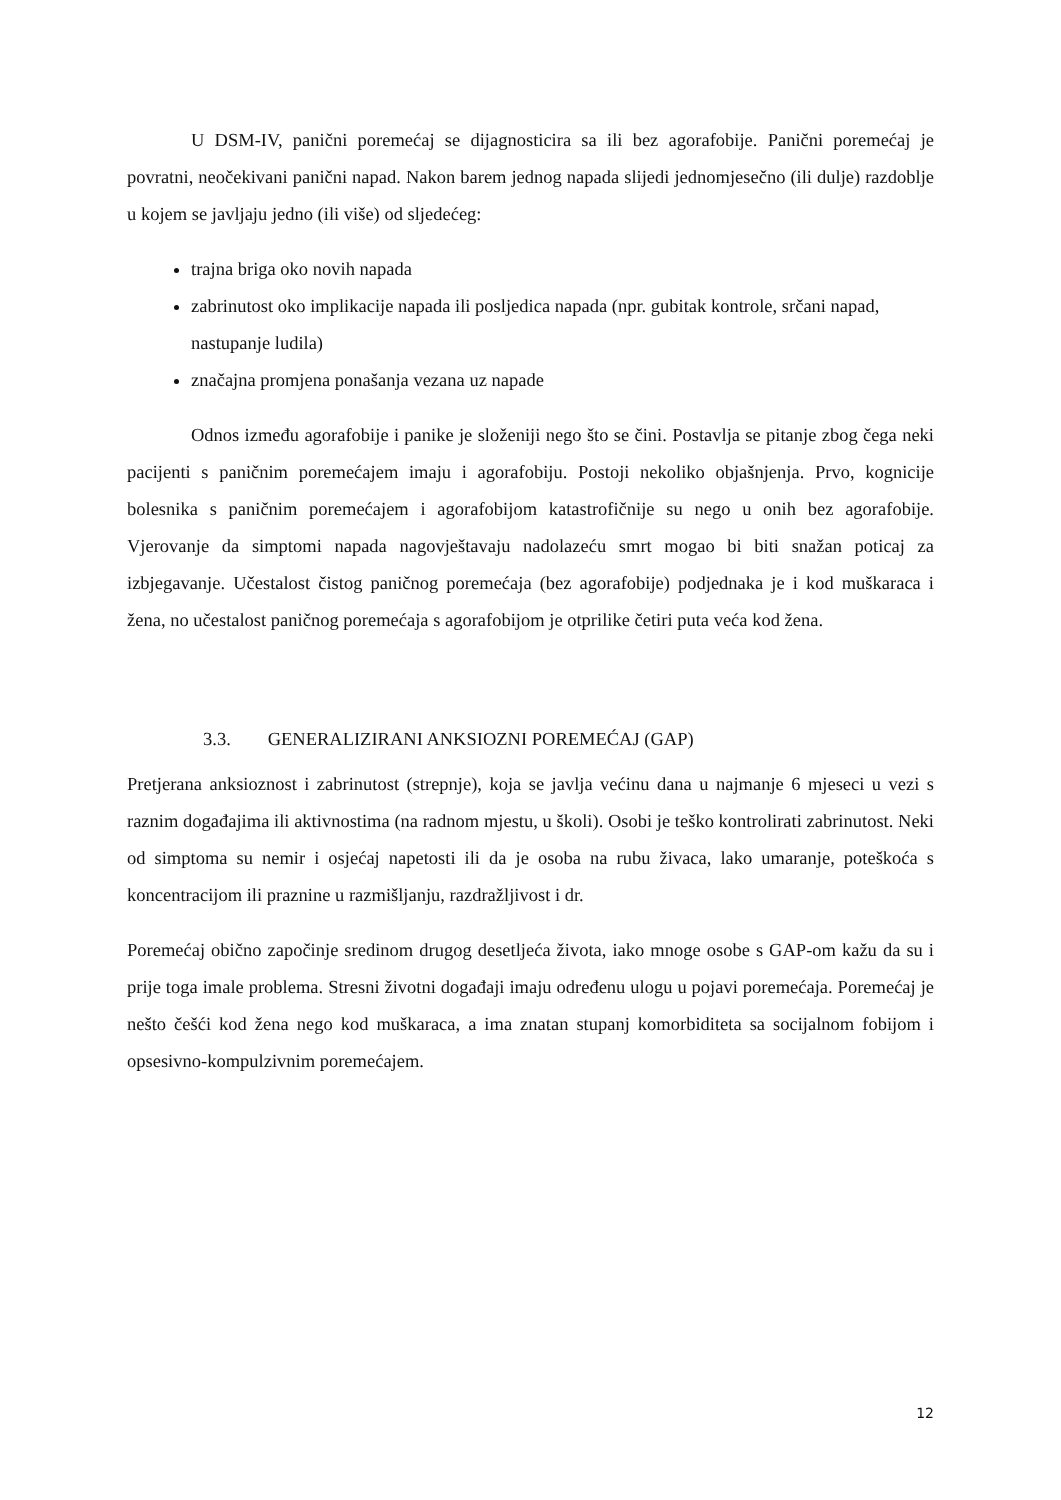U DSM-IV, panični poremećaj se dijagnosticira sa ili bez agorafobije. Panični poremećaj je povratni, neočekivani panični napad. Nakon barem jednog napada slijedi jednomjesečno (ili dulje) razdoblje u kojem se javljaju jedno (ili više) od sljedećeg:
trajna briga oko novih napada
zabrinutost oko implikacije napada ili posljedica napada (npr. gubitak kontrole, srčani napad, nastupanje ludila)
značajna promjena ponašanja vezana uz napade
Odnos između agorafobije i panike je složeniji nego što se čini. Postavlja se pitanje zbog čega neki pacijenti s paničnim poremećajem imaju i agorafobiju. Postoji nekoliko objašnjenja. Prvo, kognicije bolesnika s paničnim poremećajem i agorafobijom katastrofičnije su nego u onih bez agorafobije. Vjerovanje da simptomi napada nagovještavaju nadolazeću smrt mogao bi biti snažan poticaj za izbjegavanje. Učestalost čistog paničnog poremećaja (bez agorafobije) podjednaka je i kod muškaraca i žena, no učestalost paničnog poremećaja s agorafobijom je otprilike četiri puta veća kod žena.
3.3. GENERALIZIRANI ANKSIOZNI POREMEĆAJ (GAP)
Pretjerana anksioznost i zabrinutost (strepnje), koja se javlja većinu dana u najmanje 6 mjeseci u vezi s raznim događajima ili aktivnostima (na radnom mjestu, u školi). Osobi je teško kontrolirati zabrinutost. Neki od simptoma su nemir i osjećaj napetosti ili da je osoba na rubu živaca, lako umaranje, poteškoća s koncentracijom ili praznine u razmišljanju, razdražljivost i dr.
Poremećaj obično započinje sredinom drugog desetljeća života, iako mnoge osobe s GAP-om kažu da su i prije toga imale problema. Stresni životni događaji imaju određenu ulogu u pojavi poremećaja. Poremećaj je nešto češći kod žena nego kod muškaraca, a ima znatan stupanj komorbiditeta sa socijalnom fobijom i opsesivno-kompulzivnim poremećajem.
12